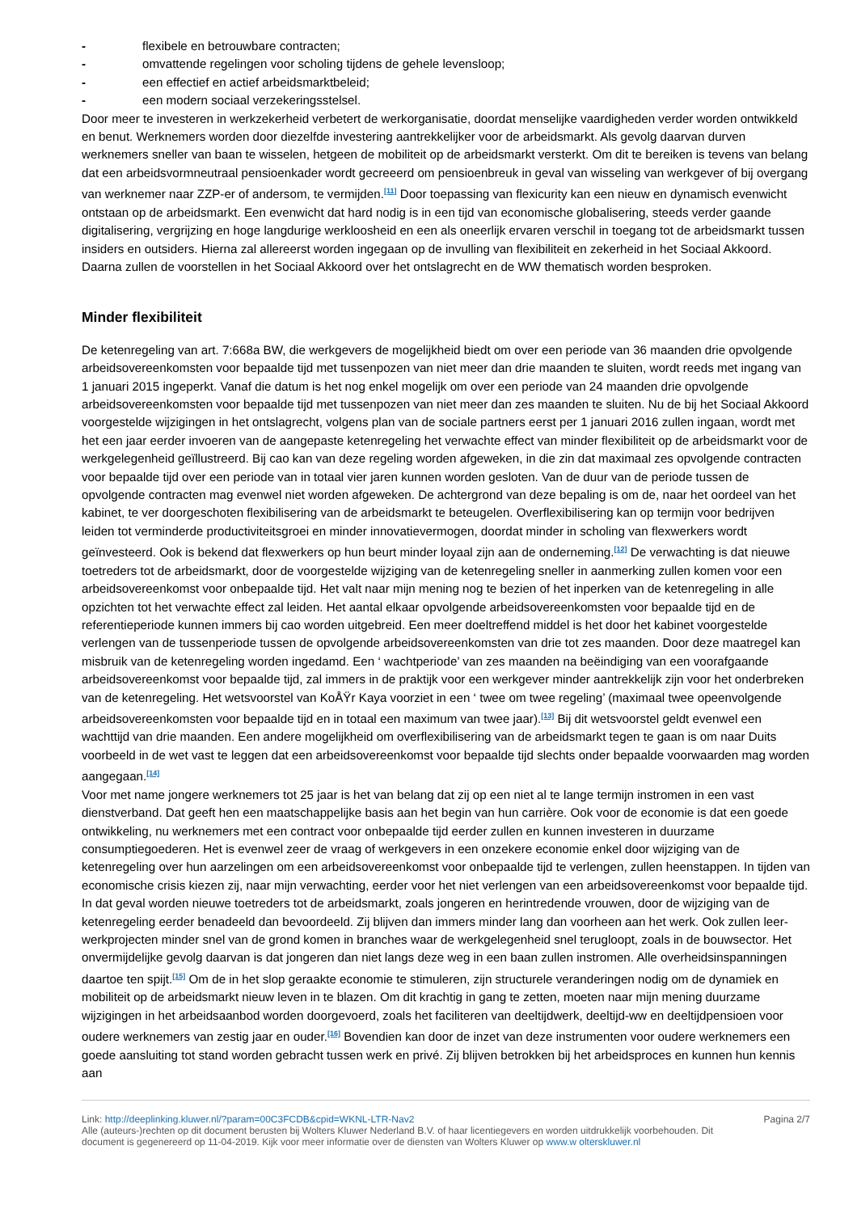- flexibele en betrouwbare contracten;
- omvattende regelingen voor scholing tijdens de gehele levensloop;
- een effectief en actief arbeidsmarktbeleid;
- een modern sociaal verzekeringsstelsel.
Door meer te investeren in werkzekerheid verbetert de werkorganisatie, doordat menselijke vaardigheden verder worden ontwikkeld en benut. Werknemers worden door diezelfde investering aantrekkelijker voor de arbeidsmarkt. Als gevolg daarvan durven werknemers sneller van baan te wisselen, hetgeen de mobiliteit op de arbeidsmarkt versterkt. Om dit te bereiken is tevens van belang dat een arbeidsvormneutraal pensioenkader wordt gecreeerd om pensioenbreuk in geval van wisseling van werkgever of bij overgang van werknemer naar ZZP-er of andersom, te vermijden.<sup>[11]</sup> Door toepassing van flexicurity kan een nieuw en dynamisch evenwicht ontstaan op de arbeidsmarkt. Een evenwicht dat hard nodig is in een tijd van economische globalisering, steeds verder gaande digitalisering, vergrijzing en hoge langdurige werkloosheid en een als oneerlijk ervaren verschil in toegang tot de arbeidsmarkt tussen insiders en outsiders. Hierna zal allereerst worden ingegaan op de invulling van flexibiliteit en zekerheid in het Sociaal Akkoord. Daarna zullen de voorstellen in het Sociaal Akkoord over het ontslagrecht en de WW thematisch worden besproken.
Minder flexibiliteit
De ketenregeling van art. 7:668a BW, die werkgevers de mogelijkheid biedt om over een periode van 36 maanden drie opvolgende arbeidsovereenkomsten voor bepaalde tijd met tussenpozen van niet meer dan drie maanden te sluiten, wordt reeds met ingang van 1 januari 2015 ingeperkt. Vanaf die datum is het nog enkel mogelijk om over een periode van 24 maanden drie opvolgende arbeidsovereenkomsten voor bepaalde tijd met tussenpozen van niet meer dan zes maanden te sluiten. Nu de bij het Sociaal Akkoord voorgestelde wijzigingen in het ontslagrecht, volgens plan van de sociale partners eerst per 1 januari 2016 zullen ingaan, wordt met het een jaar eerder invoeren van de aangepaste ketenregeling het verwachte effect van minder flexibiliteit op de arbeidsmarkt voor de werkgelegenheid geïllustreerd. Bij cao kan van deze regeling worden afgeweken, in die zin dat maximaal zes opvolgende contracten voor bepaalde tijd over een periode van in totaal vier jaren kunnen worden gesloten. Van de duur van de periode tussen de opvolgende contracten mag evenwel niet worden afgeweken. De achtergrond van deze bepaling is om de, naar het oordeel van het kabinet, te ver doorgeschoten flexibilisering van de arbeidsmarkt te beteugelen. Overflexibilisering kan op termijn voor bedrijven leiden tot verminderde productiviteitsgroei en minder innovatievermogen, doordat minder in scholing van flexwerkers wordt geïnvesteerd. Ook is bekend dat flexwerkers op hun beurt minder loyaal zijn aan de onderneming.<sup>[12]</sup> De verwachting is dat nieuwe toetreders tot de arbeidsmarkt, door de voorgestelde wijziging van de ketenregeling sneller in aanmerking zullen komen voor een arbeidsovereenkomst voor onbepaalde tijd. Het valt naar mijn mening nog te bezien of het inperken van de ketenregeling in alle opzichten tot het verwachte effect zal leiden. Het aantal elkaar opvolgende arbeidsovereenkomsten voor bepaalde tijd en de referentieperiode kunnen immers bij cao worden uitgebreid. Een meer doeltreffend middel is het door het kabinet voorgestelde verlengen van de tussenperiode tussen de opvolgende arbeidsovereenkomsten van drie tot zes maanden. Door deze maatregel kan misbruik van de ketenregeling worden ingedamd. Een ‘ wachtperiode’ van zes maanden na beëindiging van een voorafgaande arbeidsovereenkomst voor bepaalde tijd, zal immers in de praktijk voor een werkgever minder aantrekkelijk zijn voor het onderbreken van de ketenregeling. Het wetsvoorstel van KoÅŸr Kaya voorziet in een ‘ twee om twee regeling’ (maximaal twee opeenvolgende arbeidsovereenkomsten voor bepaalde tijd en in totaal een maximum van twee jaar).<sup>[13]</sup> Bij dit wetsvoorstel geldt evenwel een wachttijd van drie maanden. Een andere mogelijkheid om overflexibilisering van de arbeidsmarkt tegen te gaan is om naar Duits voorbeeld in de wet vast te leggen dat een arbeidsovereenkomst voor bepaalde tijd slechts onder bepaalde voorwaarden mag worden aangegaan.<sup>[14]</sup>
Voor met name jongere werknemers tot 25 jaar is het van belang dat zij op een niet al te lange termijn instromen in een vast dienstverband. Dat geeft hen een maatschappelijke basis aan het begin van hun carrière. Ook voor de economie is dat een goede ontwikkeling, nu werknemers met een contract voor onbepaalde tijd eerder zullen en kunnen investeren in duurzame consumptiegoederen. Het is evenwel zeer de vraag of werkgevers in een onzekere economie enkel door wijziging van de ketenregeling over hun aarzelingen om een arbeidsovereenkomst voor onbepaalde tijd te verlengen, zullen heenstappen. In tijden van economische crisis kiezen zij, naar mijn verwachting, eerder voor het niet verlengen van een arbeidsovereenkomst voor bepaalde tijd. In dat geval worden nieuwe toetreders tot de arbeidsmarkt, zoals jongeren en herintredende vrouwen, door de wijziging van de ketenregeling eerder benadeeld dan bevoordeeld. Zij blijven dan immers minder lang dan voorheen aan het werk. Ook zullen leer-werkprojecten minder snel van de grond komen in branches waar de werkgelegenheid snel terugloopt, zoals in de bouwsector. Het onvermijdelijke gevolg daarvan is dat jongeren dan niet langs deze weg in een baan zullen instromen. Alle overheidsinspanningen daartoe ten spijt.<sup>[15]</sup> Om de in het slop geraakte economie te stimuleren, zijn structurele veranderingen nodig om de dynamiek en mobiliteit op de arbeidsmarkt nieuw leven in te blazen. Om dit krachtig in gang te zetten, moeten naar mijn mening duurzame wijzigingen in het arbeidsaanbod worden doorgevoerd, zoals het faciliteren van deeltijdwerk, deeltijd-ww en deeltijdpensioen voor oudere werknemers van zestig jaar en ouder.<sup>[16]</sup> Bovendien kan door de inzet van deze instrumenten voor oudere werknemers een goede aansluiting tot stand worden gebracht tussen werk en privé. Zij blijven betrokken bij het arbeidsproces en kunnen hun kennis aan
Link: http://deeplinking.kluwer.nl/?param=00C3FCDB&cpid=WKNL-LTR-Nav2
Alle (auteurs-)rechten op dit document berusten bij Wolters Kluwer Nederland B.V. of haar licentiegevers en worden uitdrukkelijk voorbehouden. Dit document is gegenereerd op 11-04-2019. Kijk voor meer informatie over de diensten van Wolters Kluwer op www.w olterskluwer.nl
Pagina 2/7